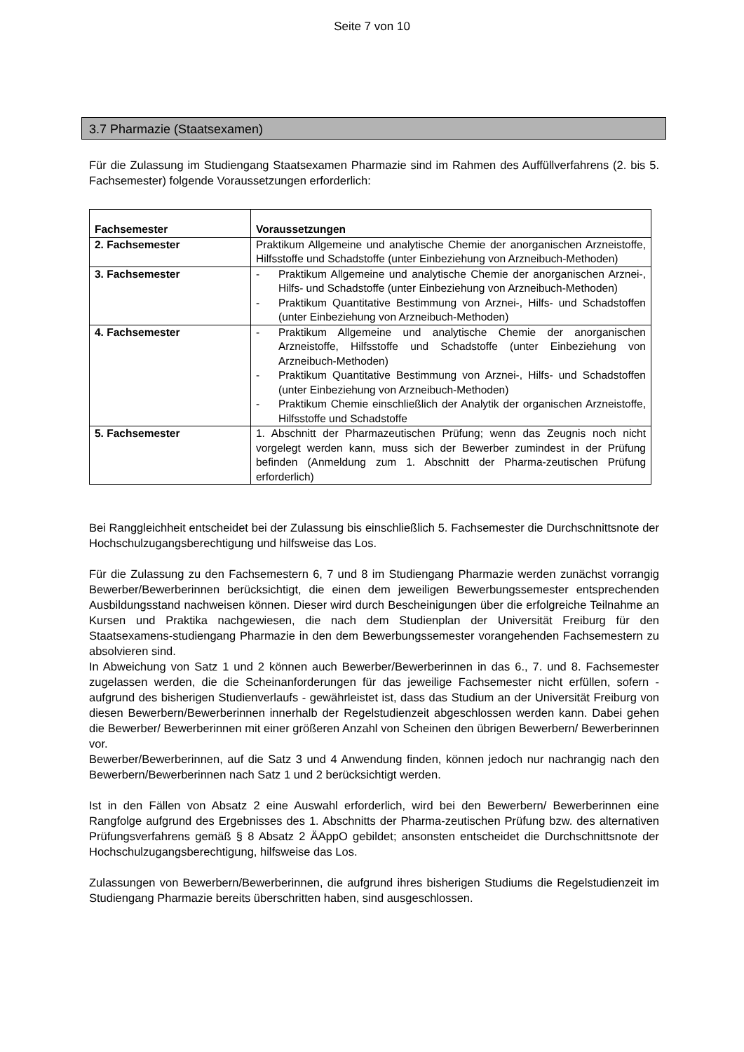Seite 7 von 10
3.7 Pharmazie (Staatsexamen)
Für die Zulassung im Studiengang Staatsexamen Pharmazie sind im Rahmen des Auffüllverfahrens (2. bis 5. Fachsemester) folgende Voraussetzungen erforderlich:
| Fachsemester | Voraussetzungen |
| --- | --- |
| 2. Fachsemester | Praktikum Allgemeine und analytische Chemie der anorganischen Arzneistoffe, Hilfsstoffe und Schadstoffe (unter Einbeziehung von Arzneibuch-Methoden) |
| 3. Fachsemester | - Praktikum Allgemeine und analytische Chemie der anorganischen Arznei-, Hilfs- und Schadstoffe (unter Einbeziehung von Arzneibuch-Methoden) - Praktikum Quantitative Bestimmung von Arznei-, Hilfs- und Schadstoffen (unter Einbeziehung von Arzneibuch-Methoden) |
| 4. Fachsemester | - Praktikum Allgemeine und analytische Chemie der anorganischen Arzneistoffe, Hilfsstoffe und Schadstoffe (unter Einbeziehung von Arzneibuch-Methoden) - Praktikum Quantitative Bestimmung von Arznei-, Hilfs- und Schadstoffen (unter Einbeziehung von Arzneibuch-Methoden) - Praktikum Chemie einschließlich der Analytik der organischen Arzneistoffe, Hilfsstoffe und Schadstoffe |
| 5. Fachsemester | 1. Abschnitt der Pharmazeutischen Prüfung; wenn das Zeugnis noch nicht vorgelegt werden kann, muss sich der Bewerber zumindest in der Prüfung befinden (Anmeldung zum 1. Abschnitt der Pharma-zeutischen Prüfung erforderlich) |
Bei Ranggleichheit entscheidet bei der Zulassung bis einschließlich 5. Fachsemester die Durchschnittsnote der Hochschulzugangsberechtigung und hilfsweise das Los.
Für die Zulassung zu den Fachsemestern 6, 7 und 8 im Studiengang Pharmazie werden zunächst vorrangig Bewerber/Bewerberinnen berücksichtigt, die einen dem jeweiligen Bewerbungssemester entsprechenden Ausbildungsstand nachweisen können. Dieser wird durch Bescheinigungen über die erfolgreiche Teilnahme an Kursen und Praktika nachgewiesen, die nach dem Studienplan der Universität Freiburg für den Staatsexamens-studiengang Pharmazie in den dem Bewerbungssemester vorangehenden Fachsemestern zu absolvieren sind.
In Abweichung von Satz 1 und 2 können auch Bewerber/Bewerberinnen in das 6., 7. und 8. Fachsemester zugelassen werden, die die Scheinanforderungen für das jeweilige Fachsemester nicht erfüllen, sofern - aufgrund des bisherigen Studienverlaufs - gewährleistet ist, dass das Studium an der Universität Freiburg von diesen Bewerbern/Bewerberinnen innerhalb der Regelstudienzeit abgeschlossen werden kann. Dabei gehen die Bewerber/ Bewerberinnen mit einer größeren Anzahl von Scheinen den übrigen Bewerbern/ Bewerberinnen vor.
Bewerber/Bewerberinnen, auf die Satz 3 und 4 Anwendung finden, können jedoch nur nachrangig nach den Bewerbern/Bewerberinnen nach Satz 1 und 2 berücksichtigt werden.
Ist in den Fällen von Absatz 2 eine Auswahl erforderlich, wird bei den Bewerbern/ Bewerberinnen eine Rangfolge aufgrund des Ergebnisses des 1. Abschnitts der Pharma-zeutischen Prüfung bzw. des alternativen Prüfungsverfahrens gemäß § 8 Absatz 2 ÄAppO gebildet; ansonsten entscheidet die Durchschnittsnote der Hochschulzugangsberechtigung, hilfsweise das Los.
Zulassungen von Bewerbern/Bewerberinnen, die aufgrund ihres bisherigen Studiums die Regelstudienzeit im Studiengang Pharmazie bereits überschritten haben, sind ausgeschlossen.